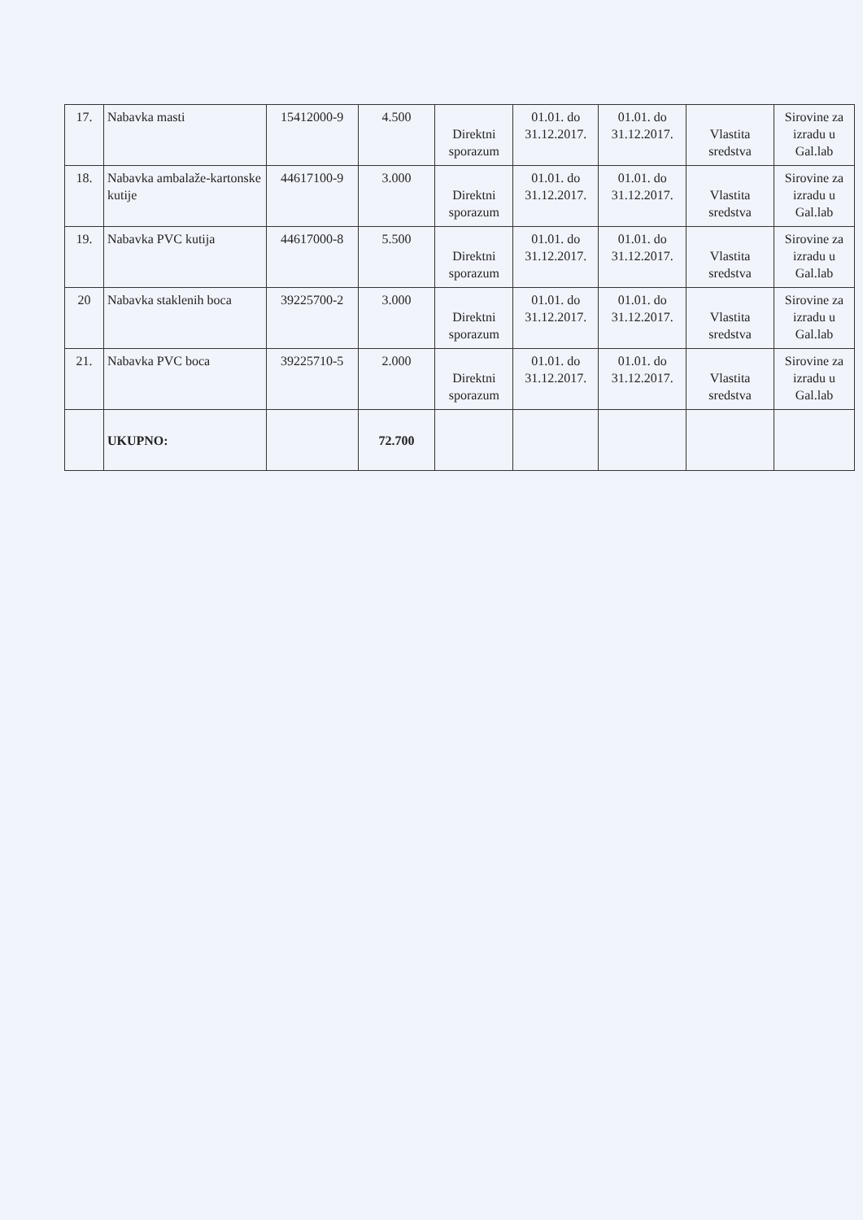| 17. | Nabavka masti | 15412000-9 | 4.500 | Direktni sporazum | 01.01. do 31.12.2017. | 01.01. do 31.12.2017. | Vlastita sredstva | Sirovine za izradu u Gal.lab |
| 18. | Nabavka ambalaže-kartonske kutije | 44617100-9 | 3.000 | Direktni sporazum | 01.01. do 31.12.2017. | 01.01. do 31.12.2017. | Vlastita sredstva | Sirovine za izradu u Gal.lab |
| 19. | Nabavka PVC kutija | 44617000-8 | 5.500 | Direktni sporazum | 01.01. do 31.12.2017. | 01.01. do 31.12.2017. | Vlastita sredstva | Sirovine za izradu u Gal.lab |
| 20 | Nabavka staklenih boca | 39225700-2 | 3.000 | Direktni sporazum | 01.01. do 31.12.2017. | 01.01. do 31.12.2017. | Vlastita sredstva | Sirovine za izradu u Gal.lab |
| 21. | Nabavka PVC boca | 39225710-5 | 2.000 | Direktni sporazum | 01.01. do 31.12.2017. | 01.01. do 31.12.2017. | Vlastita sredstva | Sirovine za izradu u Gal.lab |
| | UKUPNO: | | 72.700 | | | | | |